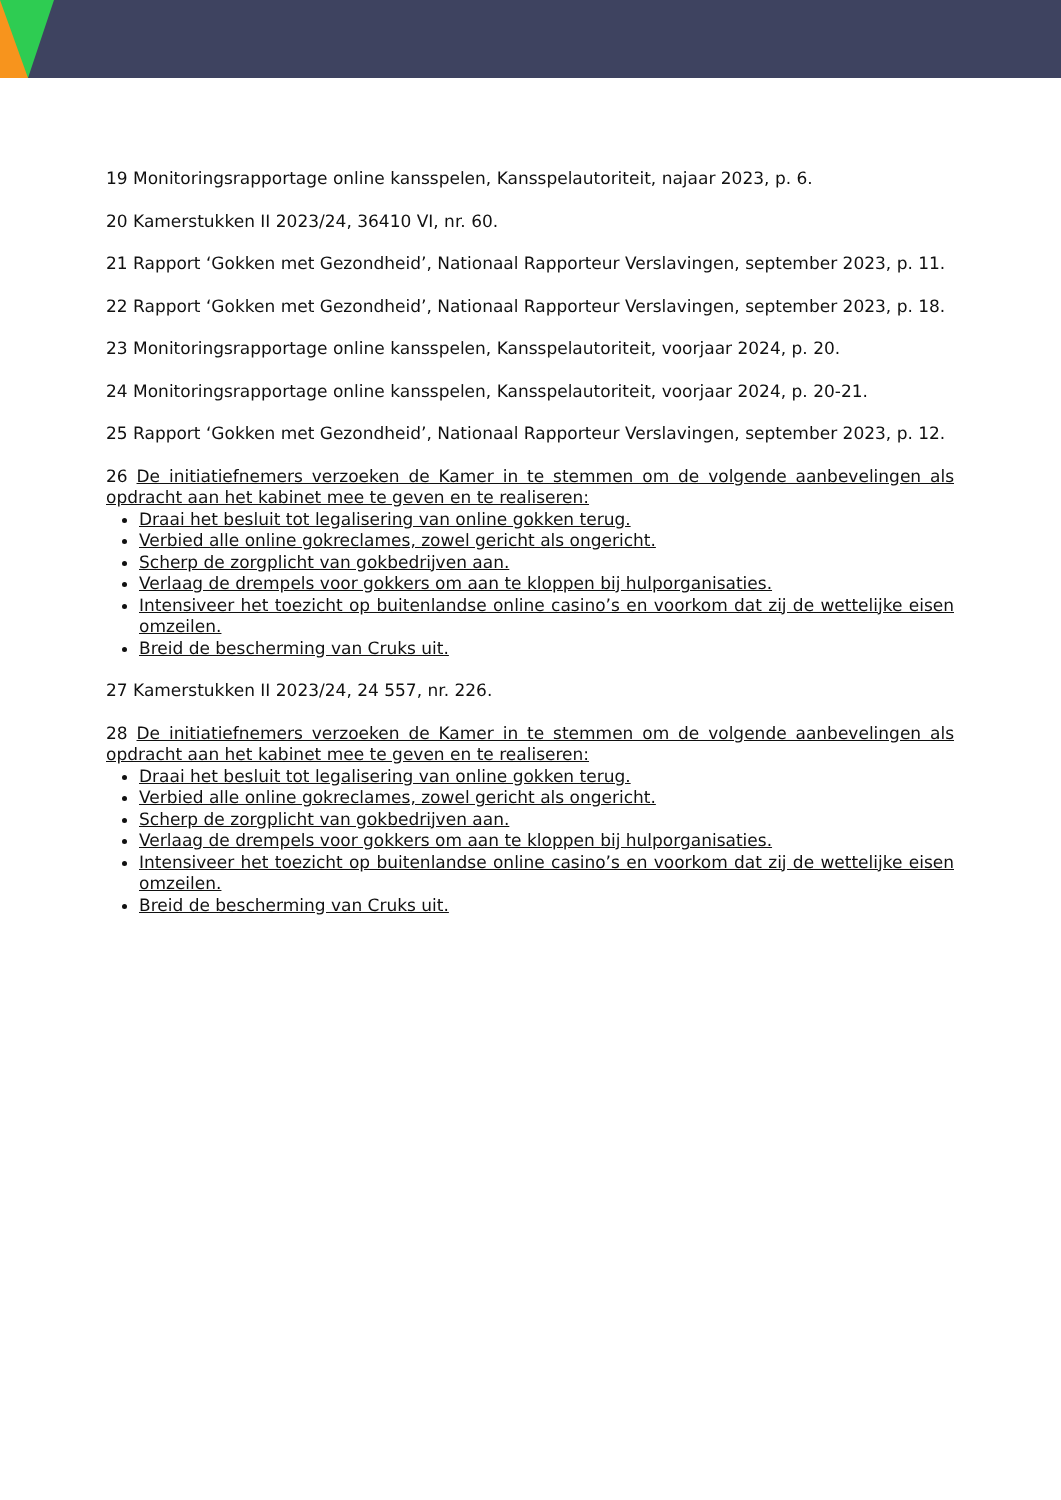19 Monitoringsrapportage online kansspelen, Kansspelautoriteit, najaar 2023, p. 6.
20 Kamerstukken II 2023/24, 36410 VI, nr. 60.
21 Rapport ‘Gokken met Gezondheid’, Nationaal Rapporteur Verslavingen, september 2023, p. 11.
22 Rapport ‘Gokken met Gezondheid’, Nationaal Rapporteur Verslavingen, september 2023, p. 18.
23 Monitoringsrapportage online kansspelen, Kansspelautoriteit, voorjaar 2024, p. 20.
24 Monitoringsrapportage online kansspelen, Kansspelautoriteit, voorjaar 2024, p. 20-21.
25 Rapport ‘Gokken met Gezondheid’, Nationaal Rapporteur Verslavingen, september 2023, p. 12.
26 De initiatiefnemers verzoeken de Kamer in te stemmen om de volgende aanbevelingen als opdracht aan het kabinet mee te geven en te realiseren:
Draai het besluit tot legalisering van online gokken terug.
Verbied alle online gokreclames, zowel gericht als ongericht.
Scherp de zorgplicht van gokbedrijven aan.
Verlaag de drempels voor gokkers om aan te kloppen bij hulporganisaties.
Intensiveer het toezicht op buitenlandse online casino’s en voorkom dat zij de wettelijke eisen omzeilen.
Breid de bescherming van Cruks uit.
27 Kamerstukken II 2023/24, 24 557, nr. 226.
28 De initiatiefnemers verzoeken de Kamer in te stemmen om de volgende aanbevelingen als opdracht aan het kabinet mee te geven en te realiseren:
Draai het besluit tot legalisering van online gokken terug.
Verbied alle online gokreclames, zowel gericht als ongericht.
Scherp de zorgplicht van gokbedrijven aan.
Verlaag de drempels voor gokkers om aan te kloppen bij hulporganisaties.
Intensiveer het toezicht op buitenlandse online casino’s en voorkom dat zij de wettelijke eisen omzeilen.
Breid de bescherming van Cruks uit.